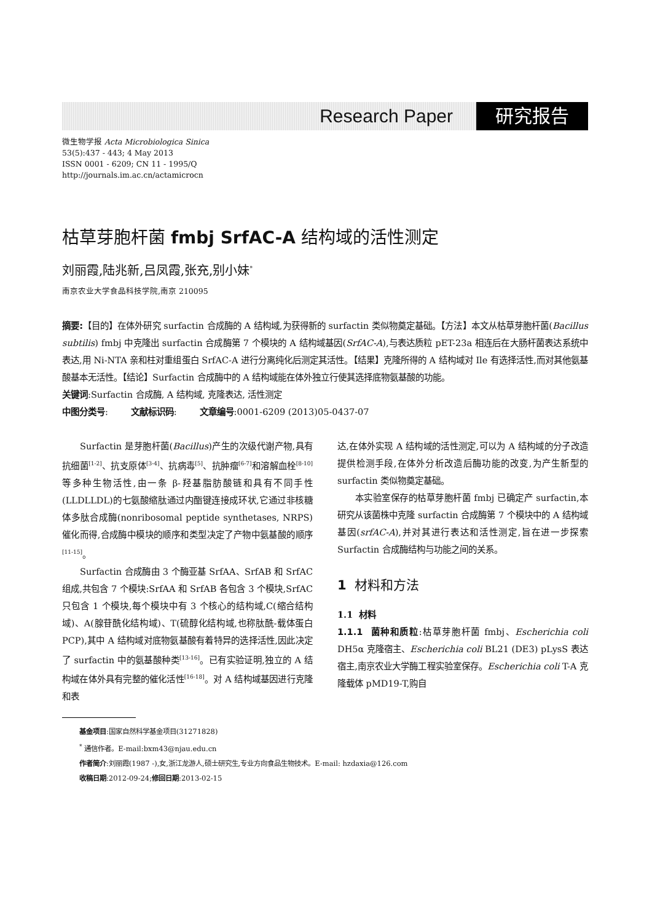Research Paper 研究报告
微生物学报 Acta Microbiologica Sinica
53(5):437 - 443; 4 May 2013
ISSN 0001 - 6209; CN 11 - 1995/Q
http://journals.im.ac.cn/actamicrocn
枯草芽胞杆菌 fmbj SrfAC-A 结构域的活性测定
刘丽霞,陆兆新,吕凤霞,张充,别小妹<sup>*</sup>
南京农业大学食品科技学院,南京 210095
摘要:【目的】在体外研究 surfactin 合成酶的 A 结构域,为获得新的 surfactin 类似物奠定基础。【方法】本文从枯草芽胞杆菌(Bacillus subtilis) fmbj 中克隆出 surfactin 合成酶第 7 个模块的 A 结构域基因(SrfAC-A),与表达质粒 pET-23a 相连后在大肠杆菌表达系统中表达,用 Ni-NTA 亲和柱对重组蛋白 SrfAC-A 进行分离纯化后测定其活性。【结果】克隆所得的 A 结构域对 Ile 有选择活性,而对其他氨基酸基本无活性。【结论】Surfactin 合成酶中的 A 结构域能在体外独立行使其选择底物氨基酸的功能。
关键词:Surfactin 合成酶, A 结构域, 克隆表达, 活性测定
中图分类号: 文献标识码: 文章编号:0001-6209 (2013)05-0437-07
Surfactin 是芽胞杆菌(Bacillus)产生的次级代谢产物,具有抗细菌<sup>[1-2]</sup>、抗支原体<sup>[3-4]</sup>、抗病毒<sup>[5]</sup>、抗肿瘤<sup>[6-7]</sup>和溶解血栓<sup>[8-10]</sup>等多种生物活性,由一条 β-羟基脂肪酸链和具有不同手性(LLDLLDL)的七氨酸缩肽通过内酯键连接成环状,它通过非核糖体多肽合成酶(nonribosomal peptide synthetases, NRPS)催化而得,合成酶中模块的顺序和类型决定了产物中氨基酸的顺序<sup>[11-15]</sup>。
Surfactin 合成酶由 3 个酶亚基 SrfAA、SrfAB 和 SrfAC 组成,共包含 7 个模块:SrfAA 和 SrfAB 各包含 3 个模块,SrfAC 只包含 1 个模块,每个模块中有 3 个核心的结构域,C(缩合结构域)、A(腺苷酰化结构域)、T(硫醇化结构域,也称肽酰-载体蛋白 PCP),其中 A 结构域对底物氨基酸有着特异的选择活性,因此决定了 surfactin 中的氨基酸种类<sup>[13-16]</sup>。已有实验证明,独立的 A 结构域在体外具有完整的催化活性<sup>[16-18]</sup>。对 A 结构域基因进行克隆和表
达,在体外实现 A 结构域的活性测定,可以为 A 结构域的分子改造提供检测手段,在体外分析改造后酶功能的改变,为产生新型的 surfactin 类似物奠定基础。
本实验室保存的枯草芽胞杆菌 fmbj 已确定产 surfactin,本研究从该菌株中克隆 surfactin 合成酶第 7 个模块中的 A 结构域基因(srfAC-A),并对其进行表达和活性测定,旨在进一步探索 Surfactin 合成酶结构与功能之间的关系。
1 材料和方法
1.1 材料
1.1.1 菌种和质粒:枯草芽胞杆菌 fmbj、Escherichia coli DH5α 克隆宿主、Escherichia coli BL21 (DE3) pLysS 表达宿主,南京农业大学酶工程实验室保存。Escherichia coli T-A 克隆载体 pMD19-T,购自
基金项目:国家自然科学基金项目(31271828)
<sup>*</sup> 通信作者。E-mail:bxm43@njau.edu.cn
作者简介:刘丽霞(1987 -),女,浙江龙游人,硕士研究生,专业方向食品生物技术。E-mail: hzdaxia@126.com
收稿日期:2012-09-24;修回日期:2013-02-15